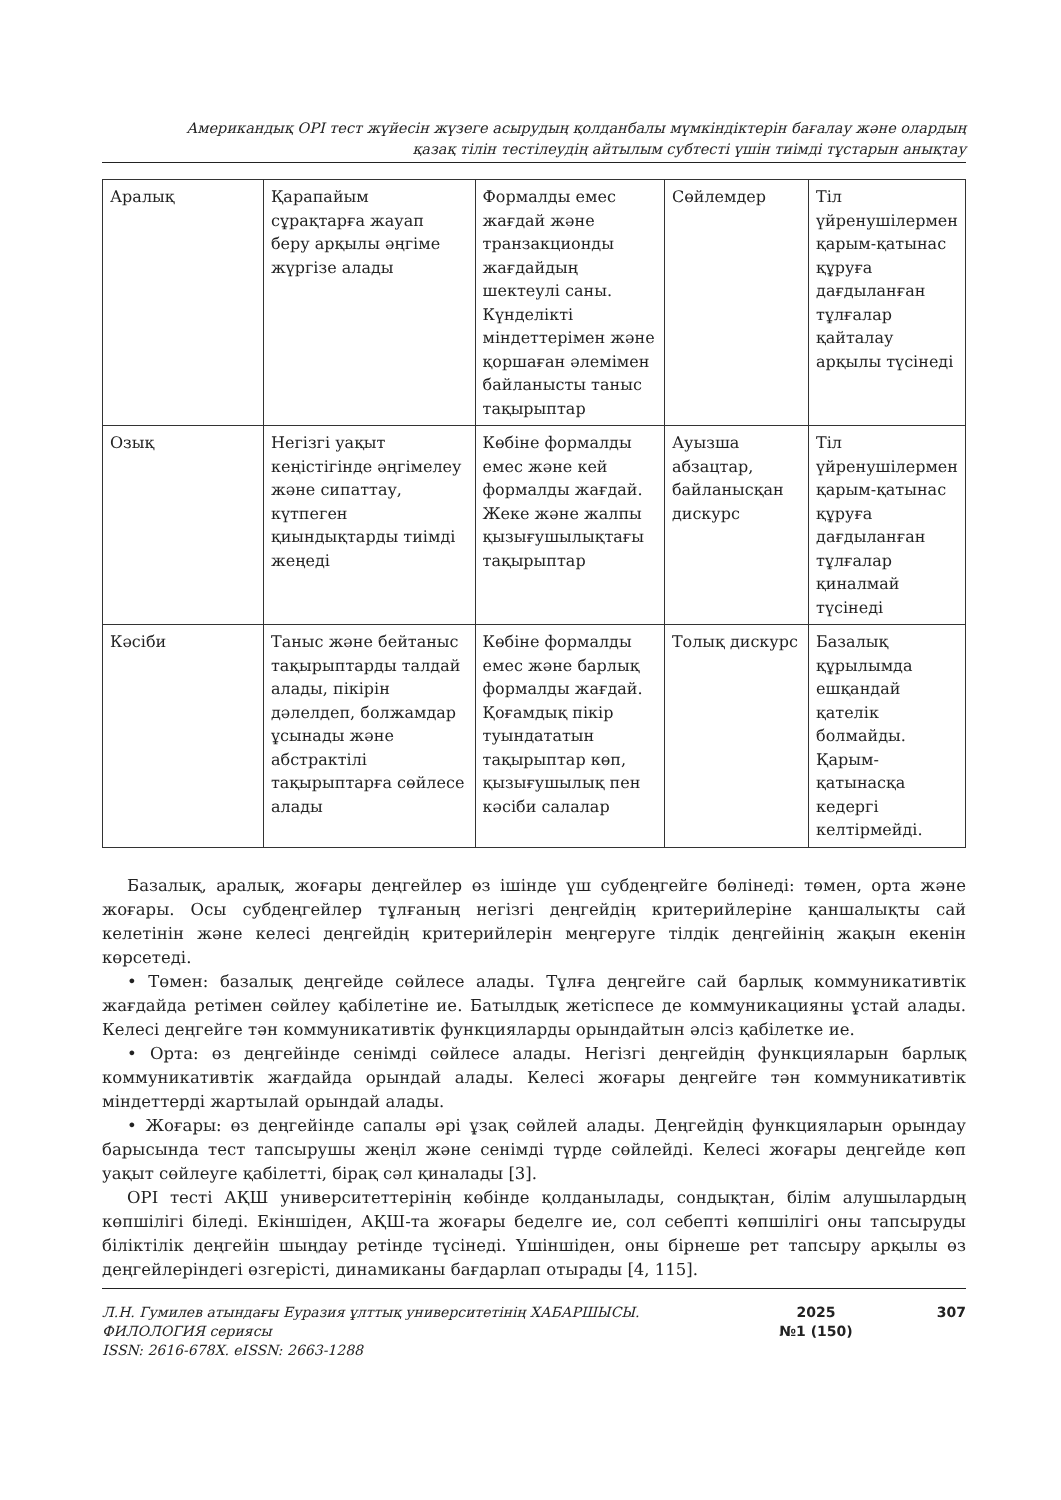Американдық OPI тест жүйесін жүзеге асырудың қолданбалы мүмкіндіктерін бағалау және олардың
қазақ тілін тестілеудің айтылым субтесті үшін тиімді тұстарын анықтау
| Аралық | Қарапайым сұрақтарға жауап беру арқылы әңгіме жүргізе алады | Формалды емес жағдай және транзакционды жағдайдың шектеулі саны. Күнделікті міндеттерімен және қоршаған әлемімен байланысты таныс тақырыптар | Сөйлемдер | Тіл үйренушілермен қарым-қатынас құруға дағдыланған тұлғалар қайталау арқылы түсінеді |
| Озық | Негізгі уақыт кеңістігінде әңгімелеу және сипаттау, күтпеген қиындықтарды тиімді жеңеді | Көбіне формалды емес және кей формалды жағдай. Жеке және жалпы қызығушылықтағы тақырыптар | Ауызша абзацтар, байланысқан дискурс | Тіл үйренушілермен қарым-қатынас құруға дағдыланған тұлғалар қиналмай түсінеді |
| Кәсіби | Таныс және бейтаныс тақырыптарды талдай алады, пікірін дәлелдеп, болжамдар ұсынады және абстрактілі тақырыптарға сөйлесе алады | Көбіне формалды емес және барлық формалды жағдай. Қоғамдық пікір туындататын тақырыптар көп, қызығушылық пен кәсіби салалар | Толық дискурс | Базалық құрылымда ешқандай қателік болмайды. Қарым-қатынасқа кедергі келтірмейді. |
Базалық, аралық, жоғары деңгейлер өз ішінде үш субдеңгейге бөлінеді: төмен, орта және жоғары. Осы субдеңгейлер тұлғаның негізгі деңгейдің критерийлеріне қаншалықты сай келетінін және келесі деңгейдің критерийлерін меңгеруге тілдік деңгейінің жақын екенін көрсетеді.
• Төмен: базалық деңгейде сөйлесе алады. Тұлға деңгейге сай барлық коммуникативтік жағдайда ретімен сөйлеу қабілетіне ие. Батылдық жетіспесе де коммуникацияны ұстай алады. Келесі деңгейге тән коммуникативтік функцияларды орындайтын әлсіз қабілетке ие.
• Орта: өз деңгейінде сенімді сөйлесе алады. Негізгі деңгейдің функцияларын барлық коммуникативтік жағдайда орындай алады. Келесі жоғары деңгейге тән коммуникативтік міндеттерді жартылай орындай алады.
• Жоғары: өз деңгейінде сапалы әрі ұзақ сөйлей алады. Деңгейдің функцияларын орындау барысында тест тапсырушы жеңіл және сенімді түрде сөйлейді. Келесі жоғары деңгейде көп уақыт сөйлеуге қабілетті, бірақ сәл қиналады [3].
OPI тесті АҚШ университеттерінің көбінде қолданылады, сондықтан, білім алушылардың көпшілігі біледі. Екіншіден, АҚШ-та жоғары беделге ие, сол себепті көпшілігі оны тапсыруды біліктілік деңгейін шыңдау ретінде түсінеді. Үшіншіден, оны бірнеше рет тапсыру арқылы өз деңгейлеріндегі өзгерісті, динамиканы бағдарлап отырады [4, 115].
Л.Н. Гумилев атындағы Еуразия ұлттық университетінің ХАБАРШЫСЫ.
ФИЛОЛОГИЯ сериясы
ISSN: 2616-678X. eISSN: 2663-1288
2025
№1 (150)
307